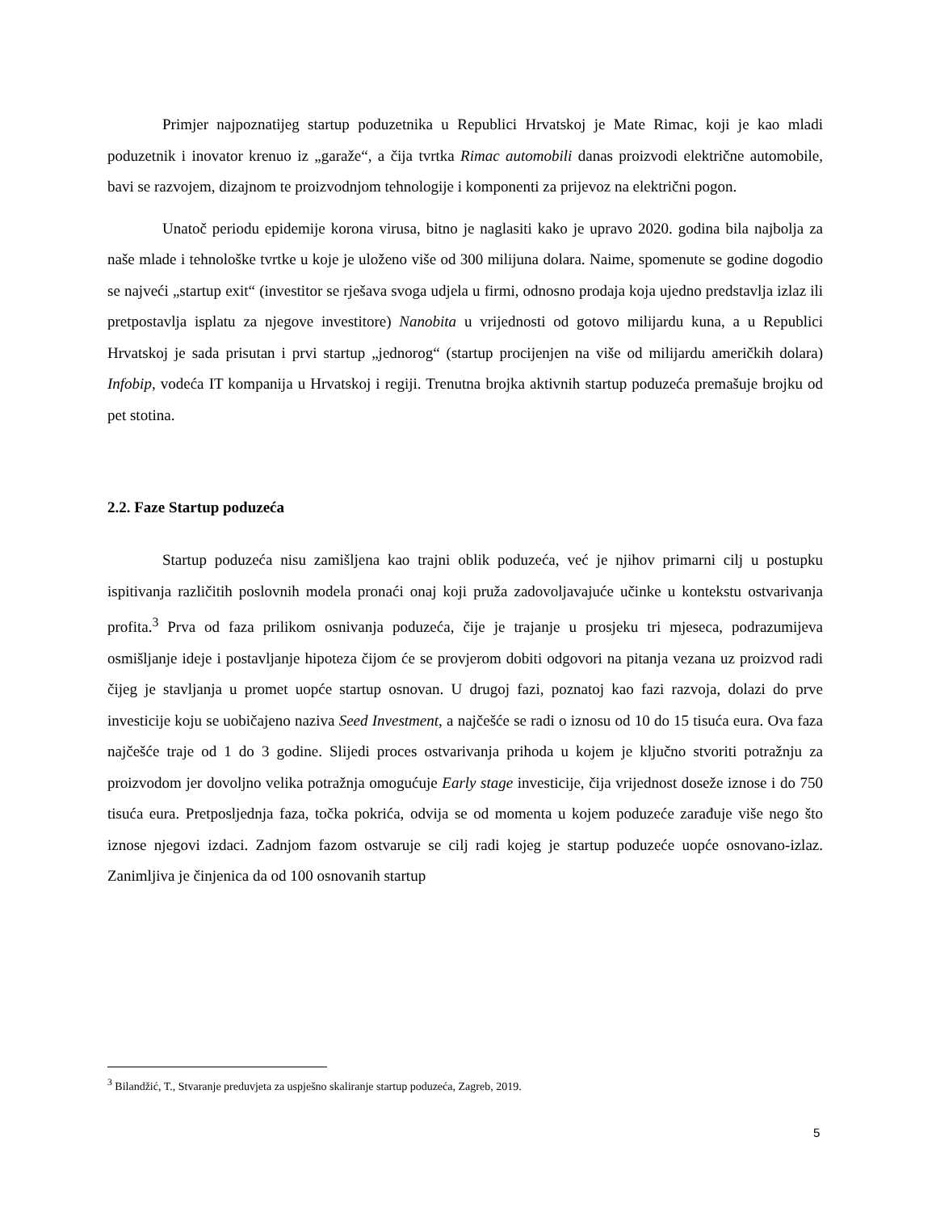Primjer najpoznatijeg startup poduzetnika u Republici Hrvatskoj je Mate Rimac, koji je kao mladi poduzetnik i inovator krenuo iz „garaže“, a čija tvrtka Rimac automobili danas proizvodi električne automobile, bavi se razvojem, dizajnom te proizvodnjom tehnologije i komponenti za prijevoz na električni pogon.
Unatoč periodu epidemije korona virusa, bitno je naglasiti kako je upravo 2020. godina bila najbolja za naše mlade i tehnološke tvrtke u koje je uloženo više od 300 milijuna dolara. Naime, spomenute se godine dogodio se najveći „startup exit“ (investitor se rješava svoga udjela u firmi, odnosno prodaja koja ujedno predstavlja izlaz ili pretpostavlja isplatu za njegove investitore) Nanobita u vrijednosti od gotovo milijardu kuna, a u Republici Hrvatskoj je sada prisutan i prvi startup „jednorog“ (startup procijenjen na više od milijardu američkih dolara) Infobip, vodeća IT kompanija u Hrvatskoj i regiji. Trenutna brojka aktivnih startup poduzeća premašuje brojku od pet stotina.
2.2. Faze Startup poduzeća
Startup poduzeća nisu zamišljena kao trajni oblik poduzeća, već je njihov primarni cilj u postupku ispitivanja različitih poslovnih modela pronaći onaj koji pruža zadovoljavajuće učinke u kontekstu ostvarivanja profita.<sup>3</sup> Prva od faza prilikom osnivanja poduzeća, čije je trajanje u prosjeku tri mjeseca, podrazumijeva osmišljanje ideje i postavljanje hipoteza čijom će se provjerom dobiti odgovori na pitanja vezana uz proizvod radi čijeg je stavljanja u promet uopće startup osnovan. U drugoj fazi, poznatoj kao fazi razvoja, dolazi do prve investicije koju se uobičajeno naziva Seed Investment, a najčešće se radi o iznosu od 10 do 15 tisuća eura. Ova faza najčešće traje od 1 do 3 godine. Slijedi proces ostvarivanja prihoda u kojem je ključno stvoriti potražnju za proizvodom jer dovoljno velika potražnja omogućuje Early stage investicije, čija vrijednost doseže iznose i do 750 tisuća eura. Pretposljednja faza, točka pokrića, odvija se od momenta u kojem poduzeće zarađuje više nego što iznose njegovi izdaci. Zadnjom fazom ostvaruje se cilj radi kojeg je startup poduzeće uopće osnovano-izlaz. Zanimljiva je činjenica da od 100 osnovanih startup
<sup>3</sup> Bilandžić, T., Stvaranje preduvjeta za uspješno skaliranje startup poduzeća, Zagreb, 2019.
5